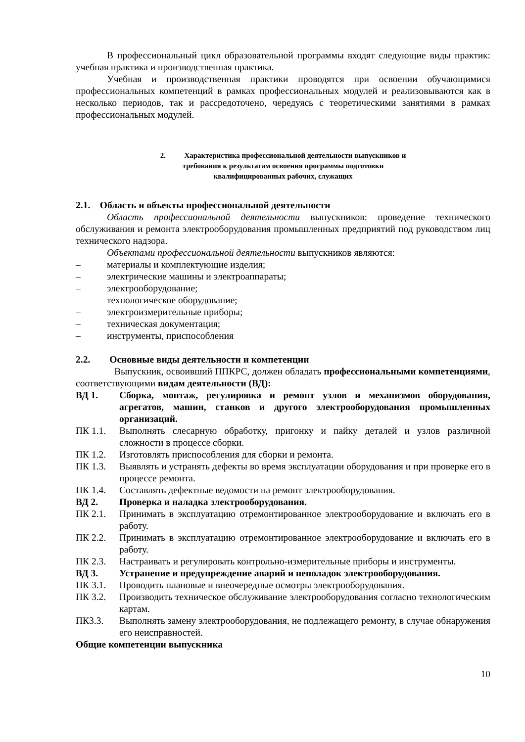В профессиональный цикл образовательной программы входят следующие виды практик: учебная практика и производственная практика.
Учебная и производственная практики проводятся при освоении обучающимися профессиональных компетенций в рамках профессиональных модулей и реализовываются как в несколько периодов, так и рассредоточено, чередуясь с теоретическими занятиями в рамках профессиональных модулей.
2. Характеристика профессиональной деятельности выпускников и
требования к результатам освоения программы подготовки
квалифицированных рабочих, служащих
2.1. Область и объекты профессиональной деятельности
Область профессиональной деятельности выпускников: проведение технического обслуживания и ремонта электрооборудования промышленных предприятий под руководством лиц технического надзора.
Объектами профессиональной деятельности выпускников являются:
– материалы и комплектующие изделия;
– электрические машины и электроаппараты;
– электрооборудование;
– технологическое оборудование;
– электроизмерительные приборы;
– техническая документация;
– инструменты, приспособления
2.2. Основные виды деятельности и компетенции
Выпускник, освоивший ППКРС, должен обладать профессиональными компетенциями, соответствующими видам деятельности (ВД):
ВД 1. Сборка, монтаж, регулировка и ремонт узлов и механизмов оборудования, агрегатов, машин, станков и другого электрооборудования промышленных организаций.
ПК 1.1. Выполнять слесарную обработку, пригонку и пайку деталей и узлов различной сложности в процессе сборки.
ПК 1.2. Изготовлять приспособления для сборки и ремонта.
ПК 1.3. Выявлять и устранять дефекты во время эксплуатации оборудования и при проверке его в процессе ремонта.
ПК 1.4. Составлять дефектные ведомости на ремонт электрооборудования.
ВД 2. Проверка и наладка электрооборудования.
ПК 2.1. Принимать в эксплуатацию отремонтированное электрооборудование и включать его в работу.
ПК 2.2. Принимать в эксплуатацию отремонтированное электрооборудование и включать его в работу.
ПК 2.3. Настраивать и регулировать контрольно-измерительные приборы и инструменты.
ВД 3. Устранение и предупреждение аварий и неполадок электрооборудования.
ПК 3.1. Проводить плановые и внеочередные осмотры электрооборудования.
ПК 3.2. Производить техническое обслуживание электрооборудования согласно технологическим картам.
ПК3.3. Выполнять замену электрооборудования, не подлежащего ремонту, в случае обнаружения его неисправностей.
Общие компетенции выпускника
10